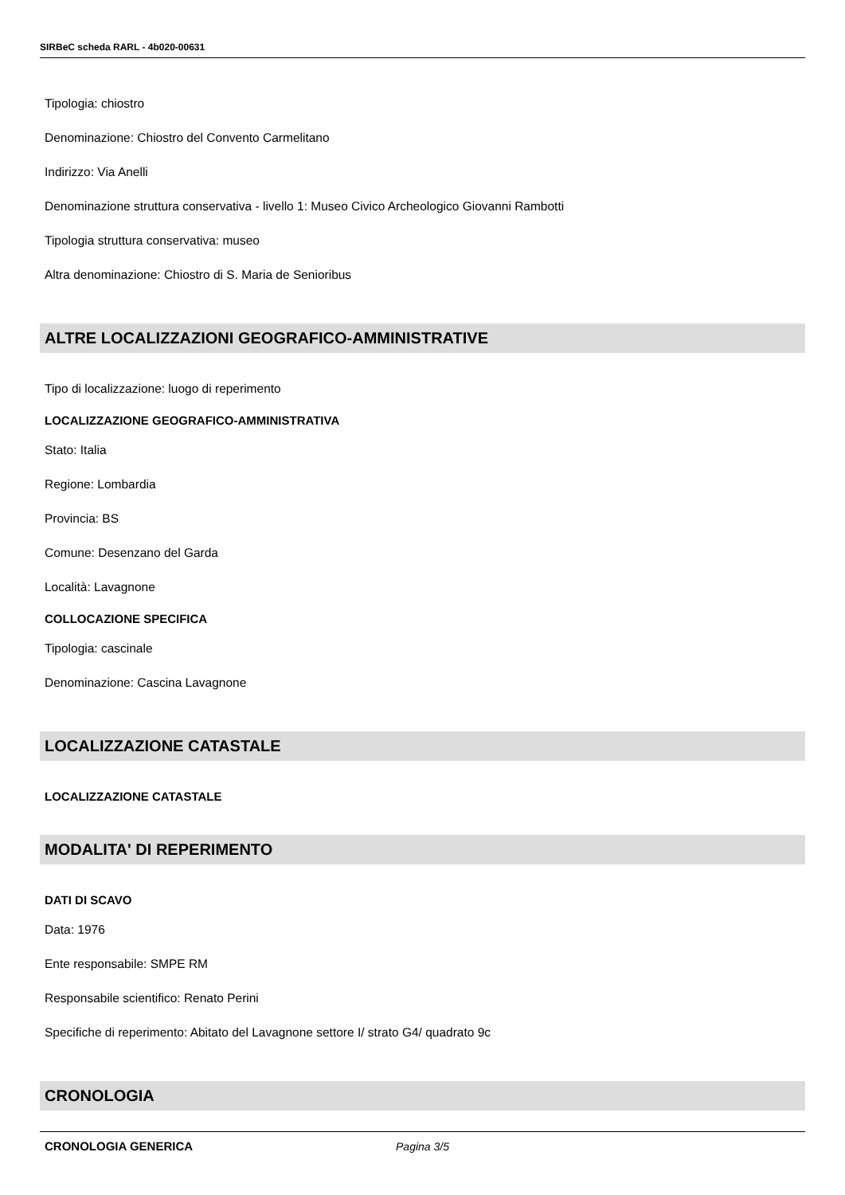SIRBeC scheda RARL - 4b020-00631
Tipologia: chiostro
Denominazione: Chiostro del Convento Carmelitano
Indirizzo: Via Anelli
Denominazione struttura conservativa - livello 1: Museo Civico Archeologico Giovanni Rambotti
Tipologia struttura conservativa: museo
Altra denominazione: Chiostro di S. Maria de Senioribus
ALTRE LOCALIZZAZIONI GEOGRAFICO-AMMINISTRATIVE
Tipo di localizzazione: luogo di reperimento
LOCALIZZAZIONE GEOGRAFICO-AMMINISTRATIVA
Stato: Italia
Regione: Lombardia
Provincia: BS
Comune: Desenzano del Garda
Località: Lavagnone
COLLOCAZIONE SPECIFICA
Tipologia: cascinale
Denominazione: Cascina Lavagnone
LOCALIZZAZIONE CATASTALE
LOCALIZZAZIONE CATASTALE
MODALITA' DI REPERIMENTO
DATI DI SCAVO
Data: 1976
Ente responsabile: SMPE RM
Responsabile scientifico: Renato Perini
Specifiche di reperimento: Abitato del Lavagnone settore I/ strato G4/ quadrato 9c
CRONOLOGIA
CRONOLOGIA GENERICA
Pagina 3/5